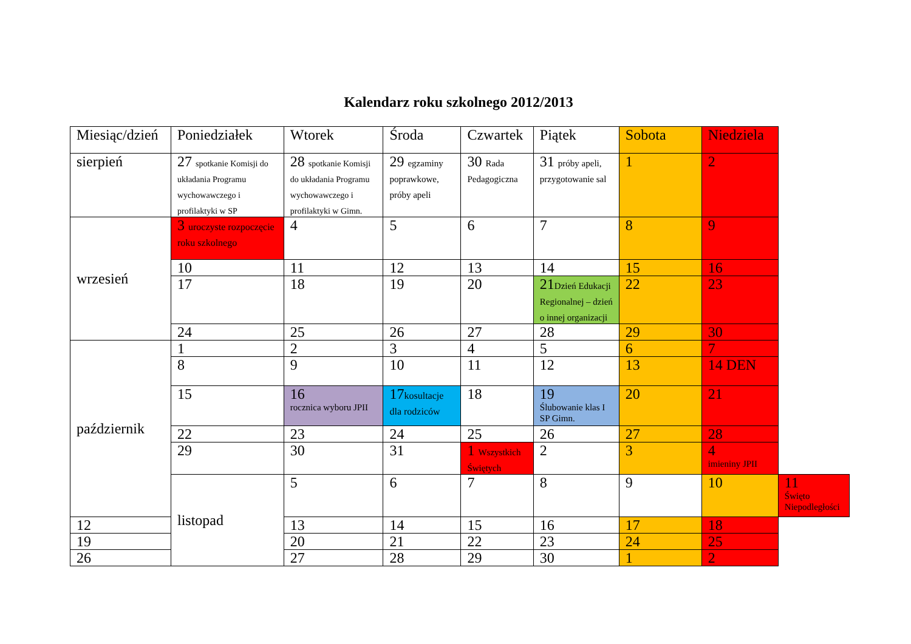Kalendarz roku szkolnego 2012/2013
| Miesiąc/dzień | Poniedziałek | Wtorek | Środa | Czwartek | Piątek | Sobota | Niedziela | |
| --- | --- | --- | --- | --- | --- | --- | --- | --- |
| sierpień | 27 spotkanie Komisji do układania Programu wychowawczego i profilaktyki w SP | 28 spotkanie Komisji do układania Programu wychowawczego i profilaktyki w Gimn. | 29 egzaminy poprawkowe, próby apeli | 30 Rada Pedagogiczna | 31 próby apeli, przygotowanie sal | 1 | 2 | |
| wrzesień | 3 uroczyste rozpoczęcie roku szkolnego | 4 | 5 | 6 | 7 | 8 | 9 | |
| | 10 | 11 | 12 | 13 | 14 | 15 | 16 | |
| | 17 | 18 | 19 | 20 | 21 Dzień Edukacji Regionalnej – dzień o innej organizacji | 22 | 23 | |
| | 24 | 25 | 26 | 27 | 28 | 29 | 30 | |
| październik | 1 | 2 | 3 | 4 | 5 | 6 | 7 | |
| | 8 | 9 | 10 | 11 | 12 | 13 | 14 DEN | |
| | 15 | 16 rocznica wyboru JPII | 17 kosultacje dla rodziców | 18 | 19 Ślubowanie klas I SP Gimn. | 20 | 21 | |
| | 22 | 23 | 24 | 25 | 26 | 27 | 28 | |
| | 29 | 30 | 31 | 1 Wszystkich Świętych | 2 | 3 | 4 imieniny JPII | |
| | listopad | 5 | 6 | 7 | 8 | 9 | 10 | 11 Święto Niepodległości |
| 12 | | 13 | 14 | 15 | 16 | 17 | 18 | |
| 19 | | 20 | 21 | 22 | 23 | 24 | 25 | |
| 26 | | 27 | 28 | 29 | 30 | 1 | 2 | |